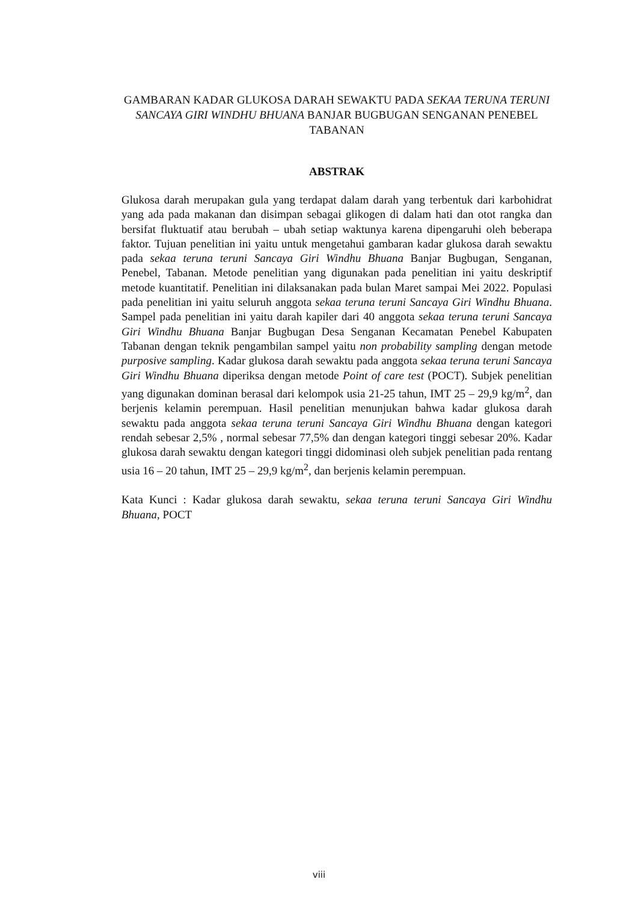GAMBARAN KADAR GLUKOSA DARAH SEWAKTU PADA SEKAA TERUNA TERUNI SANCAYA GIRI WINDHU BHUANA BANJAR BUGBUGAN SENGANAN PENEBEL TABANAN
ABSTRAK
Glukosa darah merupakan gula yang terdapat dalam darah yang terbentuk dari karbohidrat yang ada pada makanan dan disimpan sebagai glikogen di dalam hati dan otot rangka dan bersifat fluktuatif atau berubah – ubah setiap waktunya karena dipengaruhi oleh beberapa faktor. Tujuan penelitian ini yaitu untuk mengetahui gambaran kadar glukosa darah sewaktu pada sekaa teruna teruni Sancaya Giri Windhu Bhuana Banjar Bugbugan, Senganan, Penebel, Tabanan. Metode penelitian yang digunakan pada penelitian ini yaitu deskriptif metode kuantitatif. Penelitian ini dilaksanakan pada bulan Maret sampai Mei 2022. Populasi pada penelitian ini yaitu seluruh anggota sekaa teruna teruni Sancaya Giri Windhu Bhuana. Sampel pada penelitian ini yaitu darah kapiler dari 40 anggota sekaa teruna teruni Sancaya Giri Windhu Bhuana Banjar Bugbugan Desa Senganan Kecamatan Penebel Kabupaten Tabanan dengan teknik pengambilan sampel yaitu non probability sampling dengan metode purposive sampling. Kadar glukosa darah sewaktu pada anggota sekaa teruna teruni Sancaya Giri Windhu Bhuana diperiksa dengan metode Point of care test (POCT). Subjek penelitian yang digunakan dominan berasal dari kelompok usia 21-25 tahun, IMT 25 – 29,9 kg/m<sup>2</sup>, dan berjenis kelamin perempuan. Hasil penelitian menunjukan bahwa kadar glukosa darah sewaktu pada anggota sekaa teruna teruni Sancaya Giri Windhu Bhuana dengan kategori rendah sebesar 2,5% , normal sebesar 77,5% dan dengan kategori tinggi sebesar 20%. Kadar glukosa darah sewaktu dengan kategori tinggi didominasi oleh subjek penelitian pada rentang usia 16 – 20 tahun, IMT 25 – 29,9 kg/m<sup>2</sup>, dan berjenis kelamin perempuan.
Kata Kunci : Kadar glukosa darah sewaktu, sekaa teruna teruni Sancaya Giri Windhu Bhuana, POCT
viii